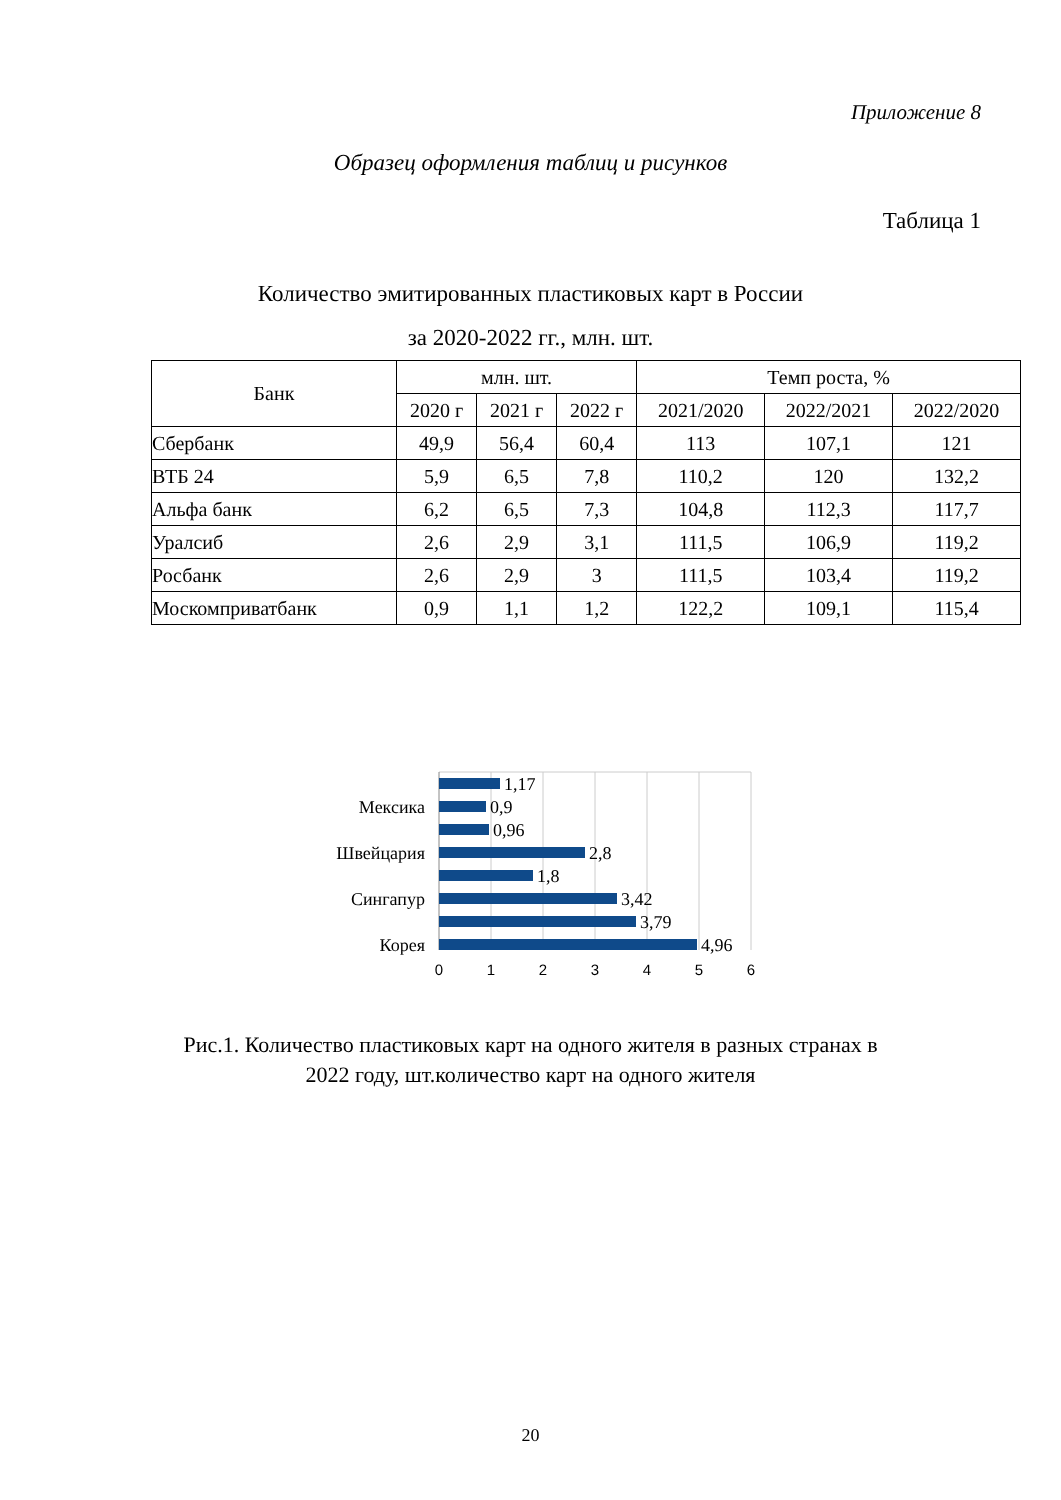Приложение 8
Образец оформления таблиц и рисунков
Таблица 1
Количество эмитированных пластиковых карт в России
за 2020-2022 гг., млн. шт.
| Банк | млн. шт. | | | Темп роста, % | | |
| --- | --- | --- | --- | --- | --- | --- |
| | 2020 г | 2021 г | 2022 г | 2021/2020 | 2022/2021 | 2022/2020 |
| Сбербанк | 49,9 | 56,4 | 60,4 | 113 | 107,1 | 121 |
| ВТБ 24 | 5,9 | 6,5 | 7,8 | 110,2 | 120 | 132,2 |
| Альфа банк | 6,2 | 6,5 | 7,3 | 104,8 | 112,3 | 117,7 |
| Уралсиб | 2,6 | 2,9 | 3,1 | 111,5 | 106,9 | 119,2 |
| Росбанк | 2,6 | 2,9 | 3 | 111,5 | 103,4 | 119,2 |
| Москомприватбанк | 0,9 | 1,1 | 1,2 | 122,2 | 109,1 | 115,4 |
1,17
0,9
0,96
2,8
1,8
3,42
3,79
4,96
Мексика
Швейцария
Сингапур
Корея
0
1
2
3
4
5
6
Рис.1. Количество пластиковых карт на одного жителя в разных странах в
2022 году, шт.количество карт на одного жителя
20